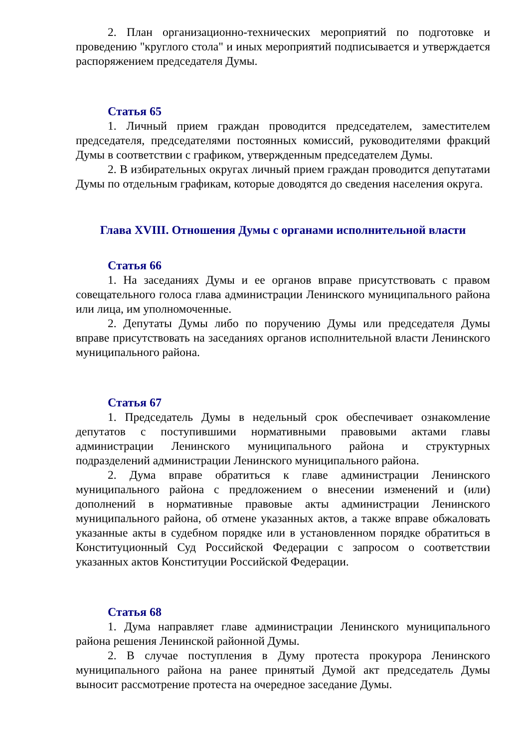2. План организационно-технических мероприятий по подготовке и проведению "круглого стола" и иных мероприятий подписывается и утверждается распоряжением председателя Думы.
Статья 65
1. Личный прием граждан проводится председателем, заместителем председателя, председателями постоянных комиссий, руководителями фракций Думы в соответствии с графиком, утвержденным председателем Думы.
2. В избирательных округах личный прием граждан проводится депутатами Думы по отдельным графикам, которые доводятся до сведения населения округа.
Глава XVIII. Отношения Думы с органами исполнительной власти
Статья 66
1. На заседаниях Думы и ее органов вправе присутствовать с правом совещательного голоса глава администрации Ленинского муниципального района или лица, им уполномоченные.
2. Депутаты Думы либо по поручению Думы или председателя Думы вправе присутствовать на заседаниях органов исполнительной власти Ленинского муниципального района.
Статья 67
1. Председатель Думы в недельный срок обеспечивает ознакомление депутатов с поступившими нормативными правовыми актами главы администрации Ленинского муниципального района и структурных подразделений администрации Ленинского муниципального района.
2. Дума вправе обратиться к главе администрации Ленинского муниципального района с предложением о внесении изменений и (или) дополнений в нормативные правовые акты администрации Ленинского муниципального района, об отмене указанных актов, а также вправе обжаловать указанные акты в судебном порядке или в установленном порядке обратиться в Конституционный Суд Российской Федерации с запросом о соответствии указанных актов Конституции Российской Федерации.
Статья 68
1. Дума направляет главе администрации Ленинского муниципального района решения Ленинской районной Думы.
2. В случае поступления в Думу протеста прокурора Ленинского муниципального района на ранее принятый Думой акт председатель Думы выносит рассмотрение протеста на очередное заседание Думы.